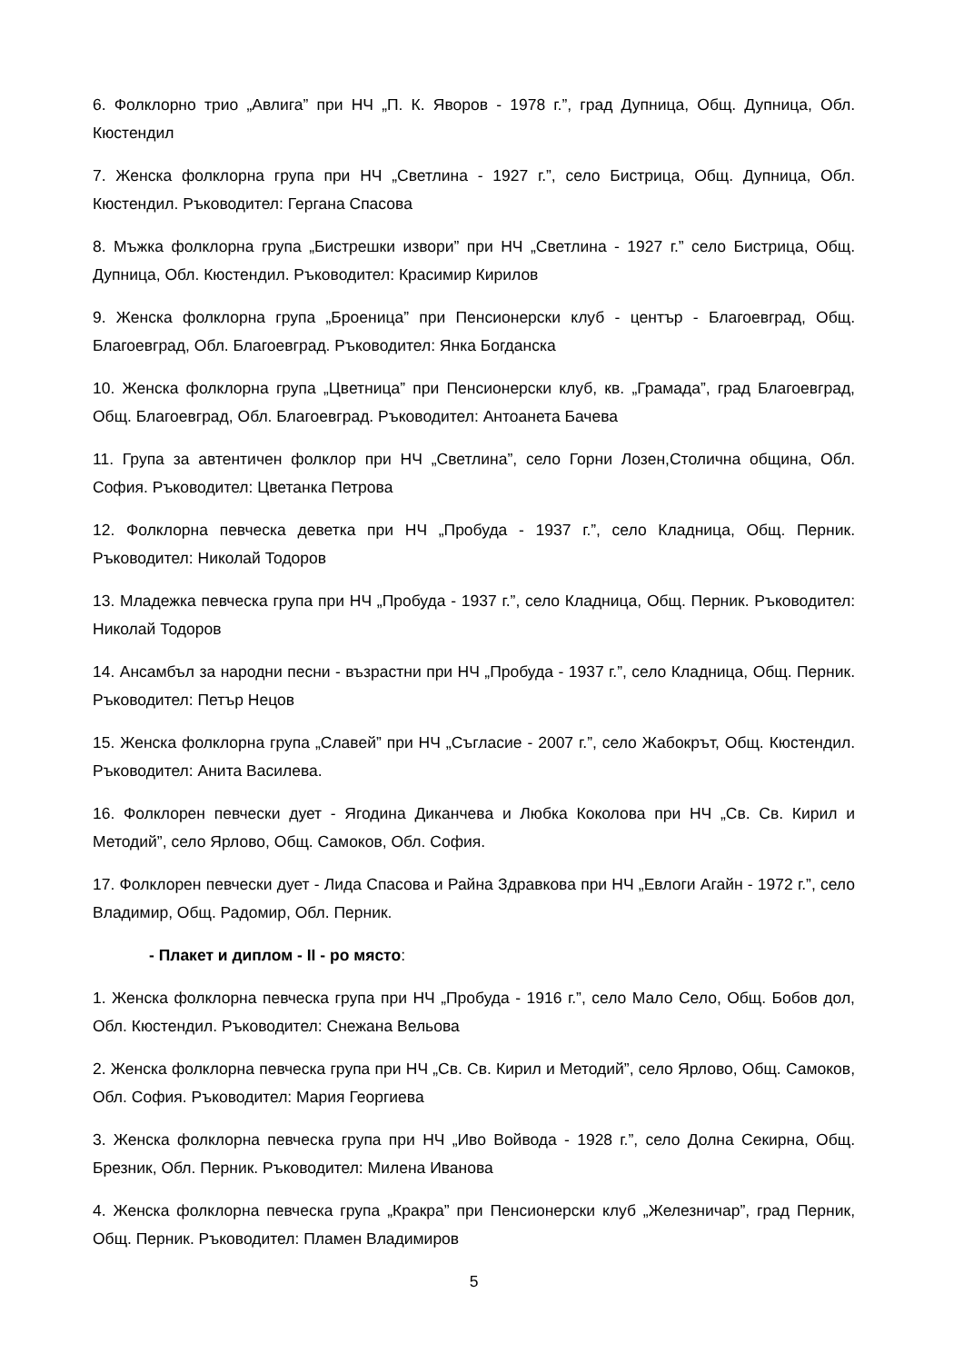6. Фолклорно трио „Авлига” при НЧ „П. К. Яворов - 1978 г.”, град Дупница, Общ. Дупница, Обл. Кюстендил
7. Женска фолклорна група при НЧ „Светлина - 1927 г.”, село Бистрица, Общ. Дупница, Обл. Кюстендил. Ръководител: Гергана Спасова
8. Мъжка фолклорна група „Бистрешки извори” при НЧ „Светлина - 1927 г.” село Бистрица, Общ. Дупница, Обл. Кюстендил. Ръководител: Красимир Кирилов
9. Женска фолклорна група „Броеница” при Пенсионерски клуб - център - Благоевград, Общ. Благоевград, Обл. Благоевград. Ръководител: Янка Богданска
10. Женска фолклорна група „Цветница” при Пенсионерски клуб, кв. „Грамада”, град Благоевград, Общ. Благоевград, Обл. Благоевград. Ръководител: Антоанета Бачева
11. Група за автентичен фолклор при НЧ „Светлина”, село Горни Лозен,Столична община, Обл. София. Ръководител: Цветанка Петрова
12. Фолклорна певческа деветка при НЧ „Пробуда - 1937 г.”, село Кладница, Общ. Перник. Ръководител: Николай Тодоров
13. Младежка певческа група при НЧ „Пробуда - 1937 г.”, село Кладница, Общ. Перник. Ръководител: Николай Тодоров
14. Ансамбъл за народни песни - възрастни при НЧ „Пробуда - 1937 г.”, село Кладница, Общ. Перник. Ръководител: Петър Нецов
15. Женска фолклорна група „Славей” при НЧ „Съгласие - 2007 г.”, село Жабокрът, Общ. Кюстендил. Ръководител: Анита Василева.
16. Фолклорен певчески дует - Ягодина Диканчева и Любка Коколова при НЧ „Св. Св. Кирил и Методий”, село Ярлово, Общ. Самоков, Обл. София.
17. Фолклорен певчески дует - Лида Спасова и Райна Здравкова при НЧ „Евлоги Агайн - 1972 г.”, село Владимир, Общ. Радомир, Обл. Перник.
- Плакет и диплом - II - ро място:
1. Женска фолклорна певческа група при НЧ „Пробуда - 1916 г.”, село Мало Село, Общ. Бобов дол, Обл. Кюстендил. Ръководител: Снежана Вельова
2. Женска фолклорна певческа група при НЧ „Св. Св. Кирил и Методий”, село Ярлово, Общ. Самоков, Обл. София. Ръководител: Мария Георгиева
3. Женска фолклорна певческа група при НЧ „Иво Войвода - 1928 г.”, село Долна Секирна, Общ. Брезник, Обл. Перник. Ръководител: Милена Иванова
4. Женска фолклорна певческа група „Кракра” при Пенсионерски клуб „Железничар”, град Перник, Общ. Перник. Ръководител: Пламен Владимиров
5